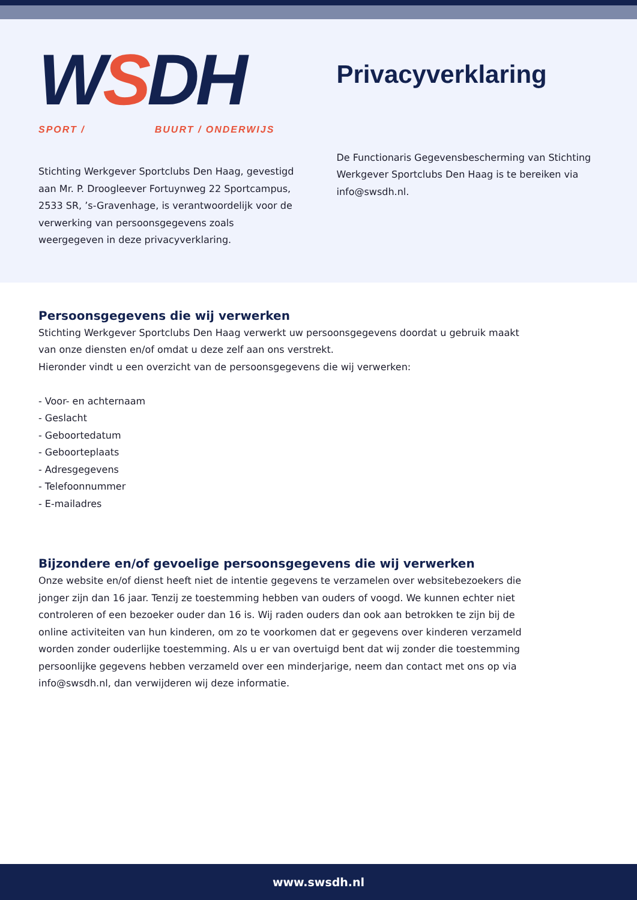WSDH
SPORT / BUURT / ONDERWIJS
Stichting Werkgever Sportclubs Den Haag, gevestigd aan Mr. P. Droogleever Fortuynweg 22 Sportcampus, 2533 SR, ’s-Gravenhage, is verantwoordelijk voor de verwerking van persoonsgegevens zoals weergegeven in deze privacyverklaring.
Privacyverklaring
De Functionaris Gegevensbescherming van Stichting Werkgever Sportclubs Den Haag is te bereiken via info@swsdh.nl.
Persoonsgegevens die wij verwerken
Stichting Werkgever Sportclubs Den Haag verwerkt uw persoonsgegevens doordat u gebruik maakt van onze diensten en/of omdat u deze zelf aan ons verstrekt.
Hieronder vindt u een overzicht van de persoonsgegevens die wij verwerken:
- Voor- en achternaam
- Geslacht
- Geboortedatum
- Geboorteplaats
- Adresgegevens
- Telefoonnummer
- E-mailadres
Bijzondere en/of gevoelige persoonsgegevens die wij verwerken
Onze website en/of dienst heeft niet de intentie gegevens te verzamelen over websitebezoekers die jonger zijn dan 16 jaar. Tenzij ze toestemming hebben van ouders of voogd. We kunnen echter niet controleren of een bezoeker ouder dan 16 is. Wij raden ouders dan ook aan betrokken te zijn bij de online activiteiten van hun kinderen, om zo te voorkomen dat er gegevens over kinderen verzameld worden zonder ouderlijke toestemming. Als u er van overtuigd bent dat wij zonder die toestemming persoonlijke gegevens hebben verzameld over een minderjarige, neem dan contact met ons op via info@swsdh.nl, dan verwijderen wij deze informatie.
www.swsdh.nl